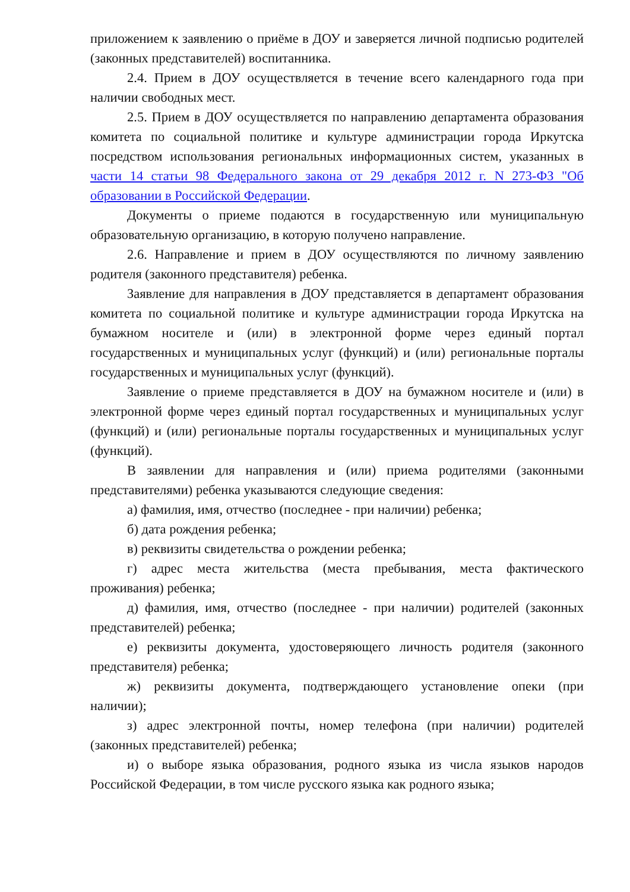приложением к заявлению о приёме в ДОУ и заверяется личной подписью родителей (законных представителей) воспитанника.
2.4. Прием в ДОУ осуществляется в течение всего календарного года при наличии свободных мест.
2.5. Прием в ДОУ осуществляется по направлению департамента образования комитета по социальной политике и культуре администрации города Иркутска посредством использования региональных информационных систем, указанных в части 14 статьи 98 Федерального закона от 29 декабря 2012 г. N 273-ФЗ "Об образовании в Российской Федерации.
Документы о приеме подаются в государственную или муниципальную образовательную организацию, в которую получено направление.
2.6. Направление и прием в ДОУ осуществляются по личному заявлению родителя (законного представителя) ребенка.
Заявление для направления в ДОУ представляется в департамент образования комитета по социальной политике и культуре администрации города Иркутска на бумажном носителе и (или) в электронной форме через единый портал государственных и муниципальных услуг (функций) и (или) региональные порталы государственных и муниципальных услуг (функций).
Заявление о приеме представляется в ДОУ на бумажном носителе и (или) в электронной форме через единый портал государственных и муниципальных услуг (функций) и (или) региональные порталы государственных и муниципальных услуг (функций).
В заявлении для направления и (или) приема родителями (законными представителями) ребенка указываются следующие сведения:
а) фамилия, имя, отчество (последнее - при наличии) ребенка;
б) дата рождения ребенка;
в) реквизиты свидетельства о рождении ребенка;
г) адрес места жительства (места пребывания, места фактического проживания) ребенка;
д) фамилия, имя, отчество (последнее - при наличии) родителей (законных представителей) ребенка;
е) реквизиты документа, удостоверяющего личность родителя (законного представителя) ребенка;
ж) реквизиты документа, подтверждающего установление опеки (при наличии);
з) адрес электронной почты, номер телефона (при наличии) родителей (законных представителей) ребенка;
и) о выборе языка образования, родного языка из числа языков народов Российской Федерации, в том числе русского языка как родного языка;